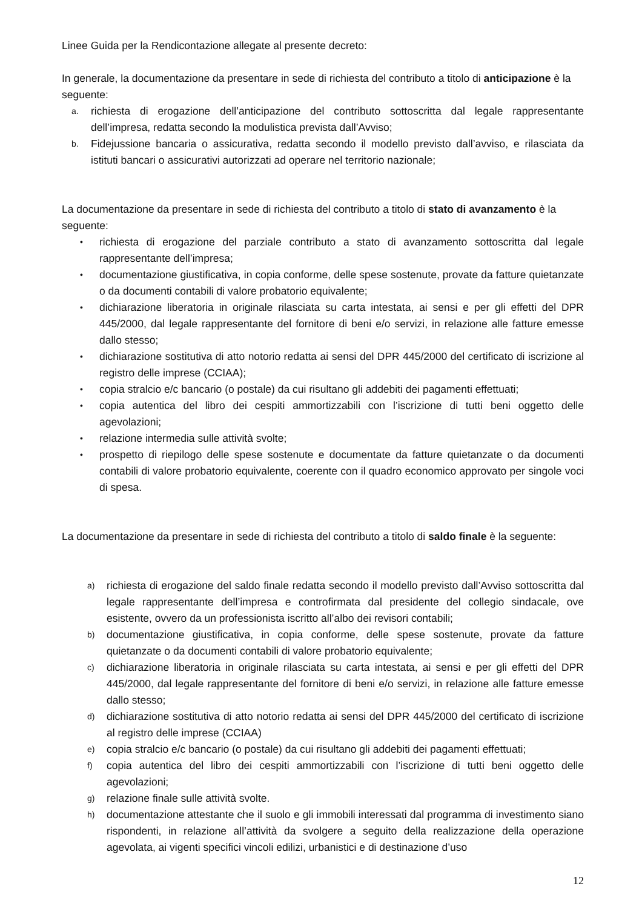Linee Guida per la Rendicontazione allegate al presente decreto:
In generale, la documentazione da presentare in sede di richiesta del contributo a titolo di anticipazione è la seguente:
a. richiesta di erogazione dell’anticipazione del contributo sottoscritta dal legale rappresentante dell’impresa, redatta secondo la modulistica prevista dall’Avviso;
b. Fidejussione bancaria o assicurativa, redatta secondo il modello previsto dall’avviso, e rilasciata da istituti bancari o assicurativi autorizzati ad operare nel territorio nazionale;
La documentazione da presentare in sede di richiesta del contributo a titolo di stato di avanzamento è la seguente:
• richiesta di erogazione del parziale contributo a stato di avanzamento sottoscritta dal legale rappresentante dell’impresa;
• documentazione giustificativa, in copia conforme, delle spese sostenute, provate da fatture quietanzate o da documenti contabili di valore probatorio equivalente;
• dichiarazione liberatoria in originale rilasciata su carta intestata, ai sensi e per gli effetti del DPR 445/2000, dal legale rappresentante del fornitore di beni e/o servizi, in relazione alle fatture emesse dallo stesso;
• dichiarazione sostitutiva di atto notorio redatta ai sensi del DPR 445/2000 del certificato di iscrizione al registro delle imprese (CCIAA);
• copia stralcio e/c bancario (o postale) da cui risultano gli addebiti dei pagamenti effettuati;
• copia autentica del libro dei cespiti ammortizzabili con l’iscrizione di tutti beni oggetto delle agevolazioni;
• relazione intermedia sulle attività svolte;
• prospetto di riepilogo delle spese sostenute e documentate da fatture quietanzate o da documenti contabili di valore probatorio equivalente, coerente con il quadro economico approvato per singole voci di spesa.
La documentazione da presentare in sede di richiesta del contributo a titolo di saldo finale è la seguente:
a) richiesta di erogazione del saldo finale redatta secondo il modello previsto dall’Avviso sottoscritta dal legale rappresentante dell’impresa e controfirmata dal presidente del collegio sindacale, ove esistente, ovvero da un professionista iscritto all’albo dei revisori contabili;
b) documentazione giustificativa, in copia conforme, delle spese sostenute, provate da fatture quietanzate o da documenti contabili di valore probatorio equivalente;
c) dichiarazione liberatoria in originale rilasciata su carta intestata, ai sensi e per gli effetti del DPR 445/2000, dal legale rappresentante del fornitore di beni e/o servizi, in relazione alle fatture emesse dallo stesso;
d) dichiarazione sostitutiva di atto notorio redatta ai sensi del DPR 445/2000 del certificato di iscrizione al registro delle imprese (CCIAA)
e) copia stralcio e/c bancario (o postale) da cui risultano gli addebiti dei pagamenti effettuati;
f) copia autentica del libro dei cespiti ammortizzabili con l’iscrizione di tutti beni oggetto delle agevolazioni;
g) relazione finale sulle attività svolte.
h) documentazione attestante che il suolo e gli immobili interessati dal programma di investimento siano rispondenti, in relazione all’attività da svolgere a seguito della realizzazione della operazione agevolata, ai vigenti specifici vincoli edilizi, urbanistici e di destinazione d’uso
12